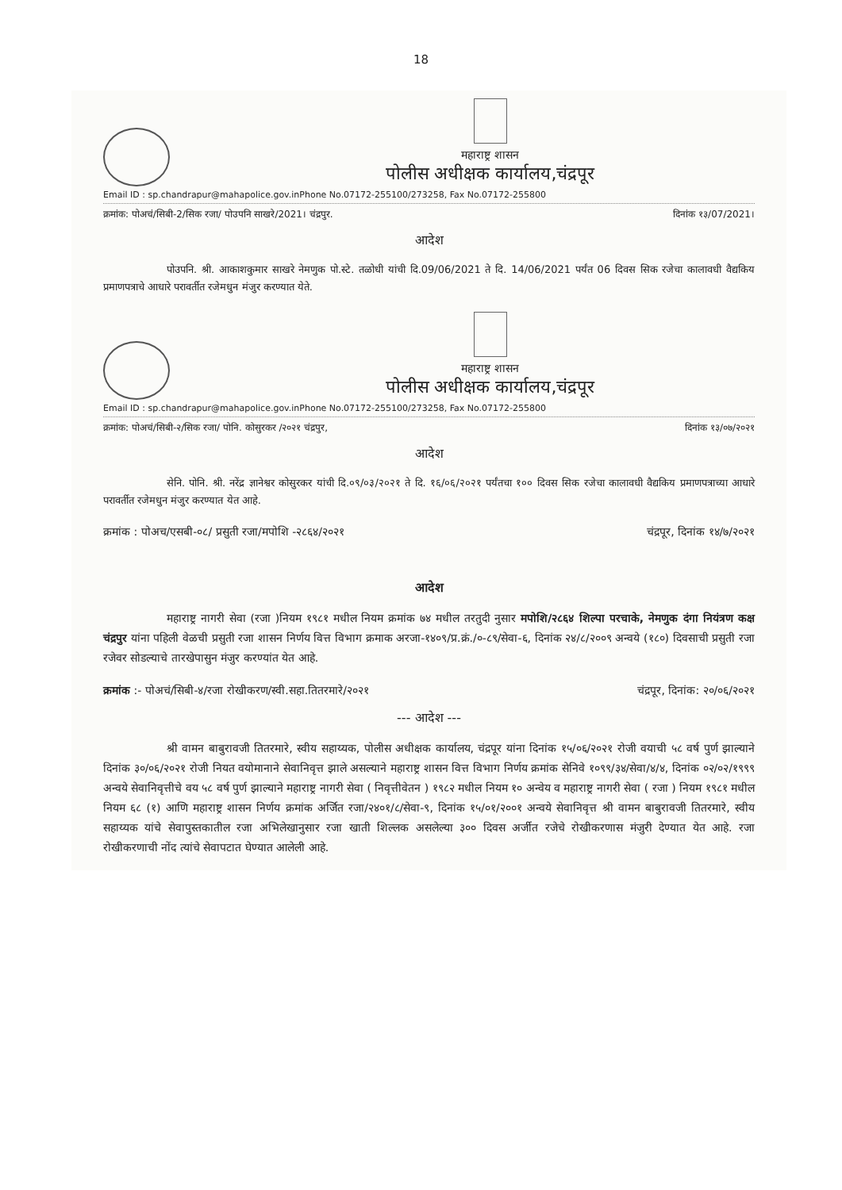18
महाराष्ट्र शासन
पोलीस अधीक्षक कार्यालय,चंद्रपूर
Email ID : sp.chandrapur@mahapolice.gov.inPhone No.07172-255100/273258, Fax No.07172-255800
क्रमांक: पोअचं/सिबी-2/सिक रजा/ पोउपनि साखरे/2021। चंद्रपुर. दिनांक १३/07/2021।
आदेश
पोउपनि. श्री. आकाशकुमार साखरे नेमणुक पो.स्टे. तळोधी यांची दि.09/06/2021 ते दि. 14/06/2021 पर्यंत 06 दिवस सिक रजेचा कालावधी वैद्यकिय प्रमाणपत्राचे आधारे परावर्तीत रजेमधुन मंजुर करण्यात येते.
महाराष्ट्र शासन
पोलीस अधीक्षक कार्यालय,चंद्रपूर
Email ID : sp.chandrapur@mahapolice.gov.inPhone No.07172-255100/273258, Fax No.07172-255800
क्रमांक: पोअचं/सिबी-२/सिक रजा/ पोनि. कोसुरकर /२०२१ चंद्रपुर, दिनांक १३/०७/२०२१
आदेश
सेनि. पोनि. श्री. नरेंद्र ज्ञानेश्वर कोसुरकर यांची दि.०९/०३/२०२१ ते दि. १६/०६/२०२१ पर्यंतचा १०० दिवस सिक रजेचा कालावधी वैद्यकिय प्रमाणपत्राच्या आधारे परावर्तीत रजेमधुन मंजुर करण्यात येत आहे.
क्रमांक : पोअच/एसबी-०८/ प्रसुती रजा/मपोशि -२८६४/२०२१ चंद्रपूर, दिनांक १४/७/२०२१
आदेश
महाराष्ट्र नागरी सेवा (रजा )नियम १९८१ मधील नियम क्रमांक ७४ मधील तरतुदी नुसार मपोशि/२८६४ शिल्पा परचाके, नेमणुक दंगा नियंत्रण कक्ष चंद्रपुर यांना पहिली वेळची प्रसुती रजा शासन निर्णय वित्त विभाग क्रमाक अरजा-१४०९/प्र.क्रं./०-८९/सेवा-६, दिनांक २४/८/२००९ अन्वये (१८०) दिवसाची प्रसुती रजा रजेवर सोडल्याचे तारखेपासुन मंजुर करण्यांत येत आहे.
क्रमांक :- पोअचं/सिबी-४/रजा रोखीकरण/स्वी.सहा.तितरमारे/२०२१ चंद्रपूर, दिनांक: २०/०६/२०२१
--- आदेश ---
श्री वामन बाबुरावजी तितरमारे, स्वीय सहाय्यक, पोलीस अधीक्षक कार्यालय, चंद्रपूर यांना दिनांक १५/०६/२०२१ रोजी वयाची ५८ वर्ष पुर्ण झाल्याने दिनांक ३०/०६/२०२१ रोजी नियत वयोमानाने सेवानिवृत्त झाले असल्याने महाराष्ट्र शासन वित्त विभाग निर्णय क्रमांक सेनिवे १०९९/३४/सेवा/४/४, दिनांक ०२/०२/१९९९ अन्वये सेवानिवृत्तीचे वय ५८ वर्ष पुर्ण झाल्याने महाराष्ट्र नागरी सेवा ( निवृत्तीवेतन ) १९८२ मधील नियम १० अन्वेय व महाराष्ट्र नागरी सेवा ( रजा ) नियम १९८१ मधील नियम ६८ (१) आणि महाराष्ट्र शासन निर्णय क्रमांक अर्जित रजा/२४०१/८/सेवा-९, दिनांक १५/०१/२००१ अन्वये सेवानिवृत्त श्री वामन बाबुरावजी तितरमारे, स्वीय सहाय्यक यांचे सेवापुस्तकातील रजा अभिलेखानुसार रजा खाती शिल्लक असलेल्या ३०० दिवस अर्जीत रजेचे रोखीकरणास मंजुरी देण्यात येत आहे. रजा रोखीकरणाची नोंद त्यांचे सेवापटात घेण्यात आलेली आहे.